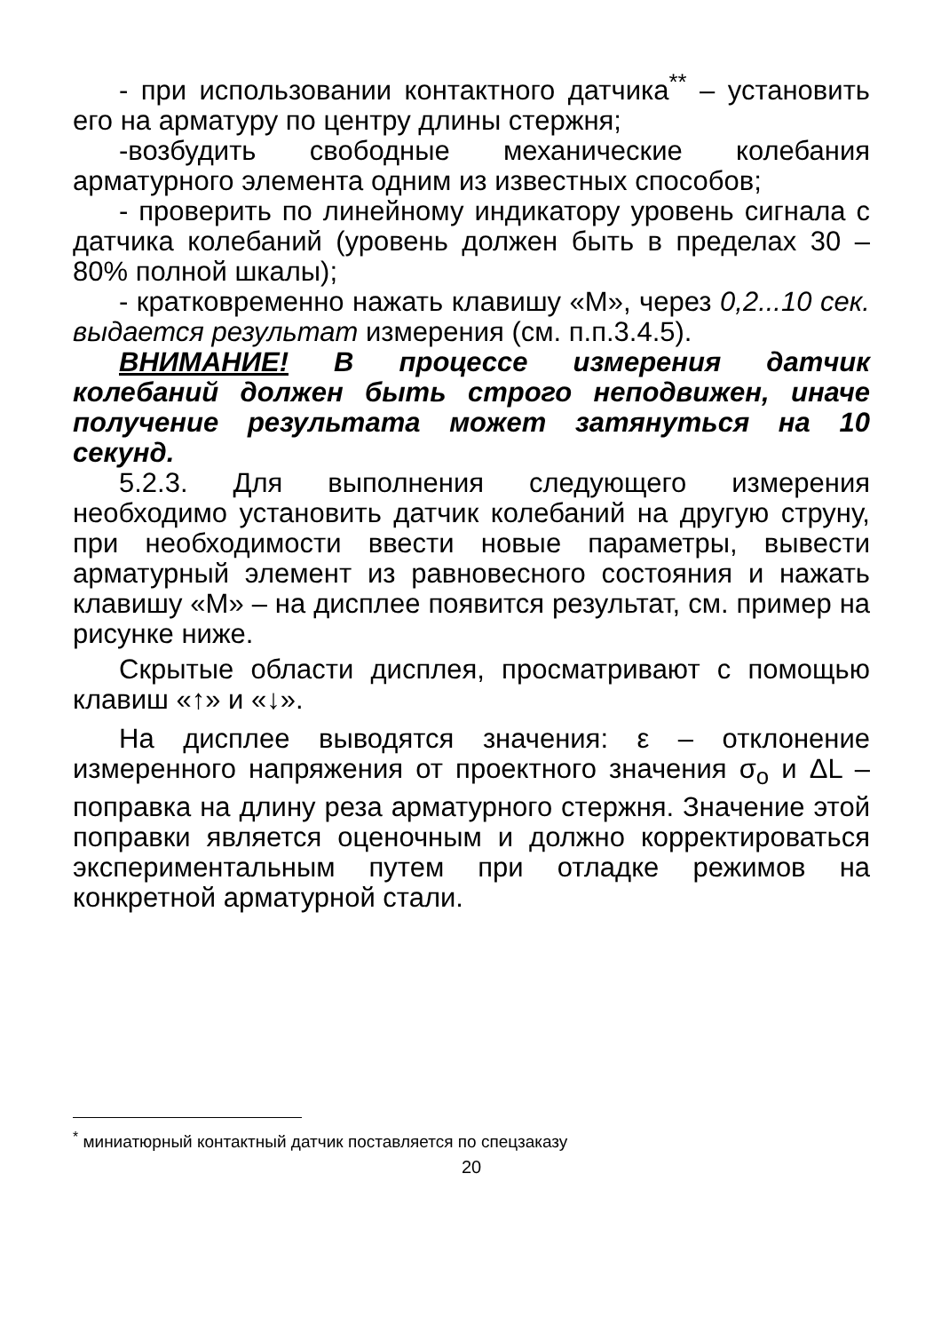- при использовании контактного датчика<sup>**</sup> – установить его на арматуру по центру длины стержня;
-возбудить свободные механические колебания арматурного элемента одним из известных способов;
- проверить по линейному индикатору уровень сигнала с датчика колебаний (уровень должен быть в пределах 30 – 80% полной шкалы);
- кратковременно нажать клавишу «М», через 0,2...10 сек. выдается результат измерения (см. п.п.3.4.5).
ВНИМАНИЕ! В процессе измерения датчик колебаний должен быть строго неподвижен, иначе получение результата может затянуться на 10 секунд.
5.2.3. Для выполнения следующего измерения необходимо установить датчик колебаний на другую струну, при необходимости ввести новые параметры, вывести арматурный элемент из равновесного состояния и нажать клавишу «М» – на дисплее появится результат, см. пример на рисунке ниже.
Скрытые области дисплея, просматривают с помощью клавиш «↑» и «↓».
На дисплее выводятся значения: ε – отклонение измеренного напряжения от проектного значения σ<sub>o</sub> и ΔL – поправка на длину реза арматурного стержня. Значение этой поправки является оценочным и должно корректироваться экспериментальным путем при отладке режимов на конкретной арматурной стали.
<sup>*</sup> миниатюрный контактный датчик поставляется по спецзаказу
20